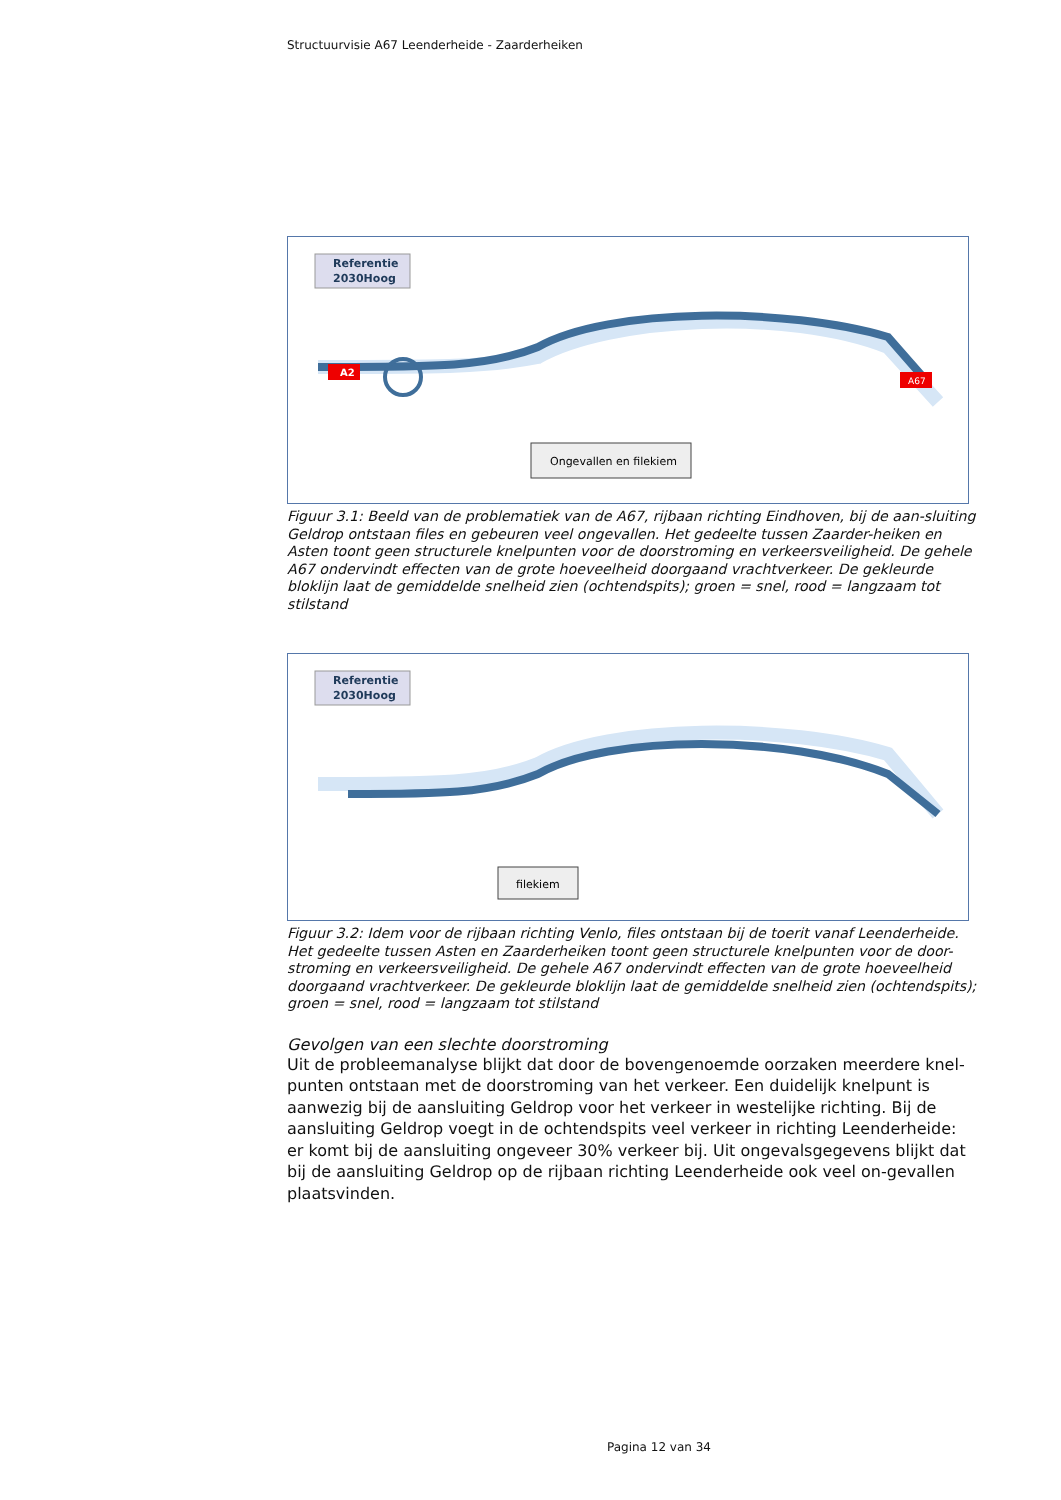Structuurvisie A67 Leenderheide - Zaarderheiken
Referentie
2030Hoog
Ongevallen en filekiem
A2
A67
Figuur 3.1: Beeld van de problematiek van de A67, rijbaan richting Eindhoven, bij de aan-sluiting Geldrop ontstaan files en gebeuren veel ongevallen. Het gedeelte tussen Zaarder-heiken en Asten toont geen structurele knelpunten voor de doorstroming en verkeersveiligheid. De gehele A67 ondervindt effecten van de grote hoeveelheid doorgaand vrachtverkeer. De gekleurde bloklijn laat de gemiddelde snelheid zien (ochtendspits); groen = snel, rood = langzaam tot stilstand
Referentie
2030Hoog
filekiem
Figuur 3.2: Idem voor de rijbaan richting Venlo, files ontstaan bij de toerit vanaf Leenderheide. Het gedeelte tussen Asten en Zaarderheiken toont geen structurele knelpunten voor de door-stroming en verkeersveiligheid. De gehele A67 ondervindt effecten van de grote hoeveelheid doorgaand vrachtverkeer. De gekleurde bloklijn laat de gemiddelde snelheid zien (ochtendspits); groen = snel, rood = langzaam tot stilstand
Gevolgen van een slechte doorstroming
Uit de probleemanalyse blijkt dat door de bovengenoemde oorzaken meerdere knel-punten ontstaan met de doorstroming van het verkeer. Een duidelijk knelpunt is aanwezig bij de aansluiting Geldrop voor het verkeer in westelijke richting. Bij de aansluiting Geldrop voegt in de ochtendspits veel verkeer in richting Leenderheide: er komt bij de aansluiting ongeveer 30% verkeer bij. Uit ongevalsgegevens blijkt dat bij de aansluiting Geldrop op de rijbaan richting Leenderheide ook veel on-gevallen plaatsvinden.
Pagina 12 van 34